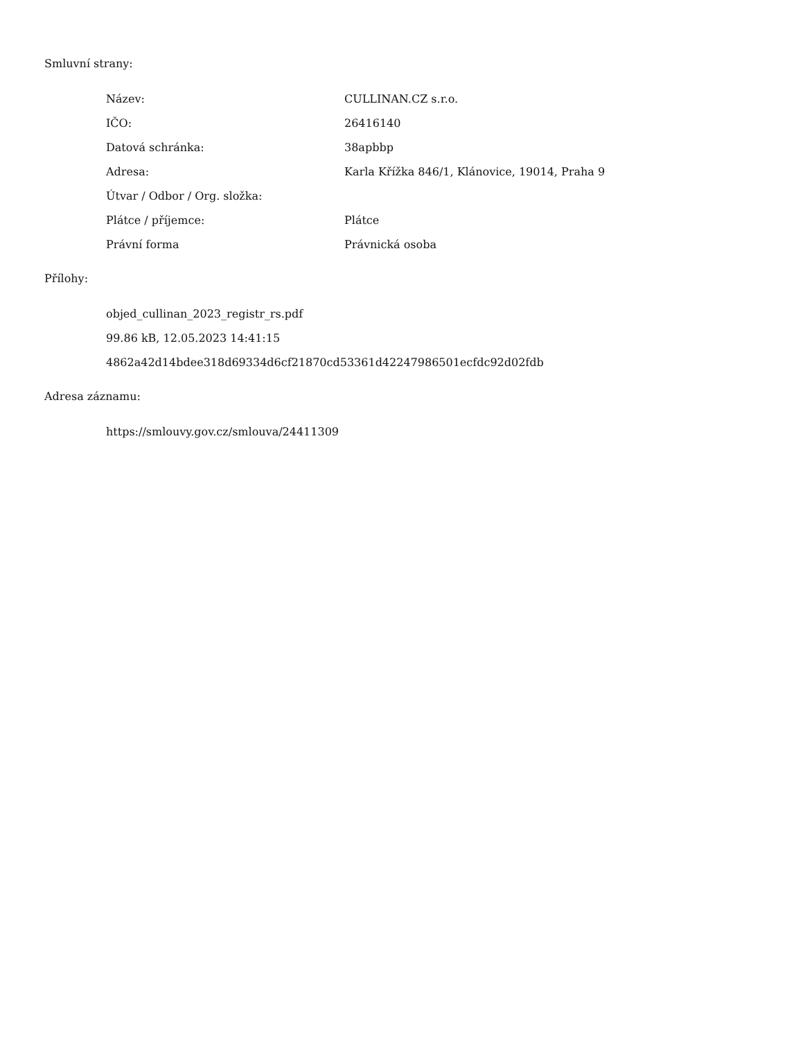Smluvní strany:
| Název: | CULLINAN.CZ s.r.o. |
| IČO: | 26416140 |
| Datová schránka: | 38apbbp |
| Adresa: | Karla Křížka 846/1, Klánovice, 19014, Praha 9 |
| Útvar / Odbor / Org. složka: | |
| Plátce / příjemce: | Plátce |
| Právní forma | Právnická osoba |
Přílohy:
objed_cullinan_2023_registr_rs.pdf
99.86 kB, 12.05.2023 14:41:15
4862a42d14bdee318d69334d6cf21870cd53361d42247986501ecfdc92d02fdb
Adresa záznamu:
https://smlouvy.gov.cz/smlouva/24411309